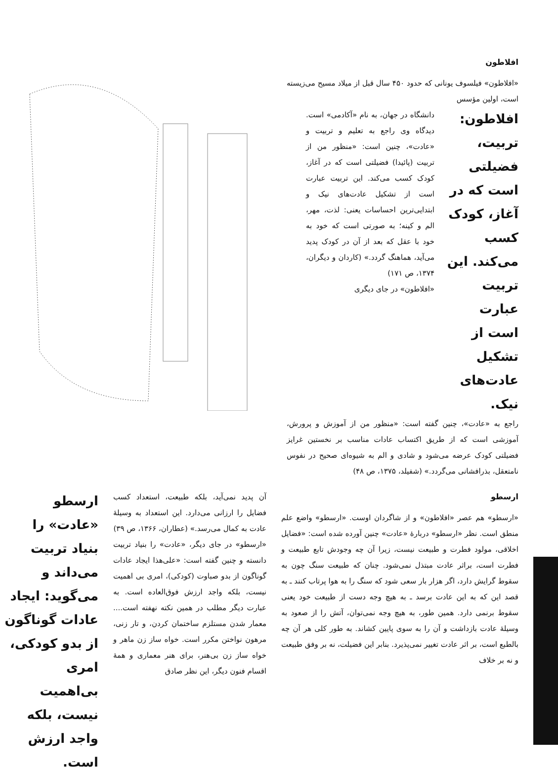افلاطون
«افلاطون» فیلسوف یونانی که حدود ۴۵۰ سال قبل از میلاد مسیح می‌زیسته است، اولین مؤسس
افلاطون: تربیت، فضیلتی است که در آغاز، کودک کسب می‌کند. این تربیت عبارت است از تشکیل عادت‌های نیک.
دانشگاه در جهان، به نام «آکادمی» است. دیدگاه وی راجع به تعلیم و تربیت و «عادت»، چنین است: «منظور من از تربیت (پائیدا) فضیلتی است که در آغاز، کودک کسب می‌کند. این تربیت عبارت است از تشکیل عادت‌های نیک و ابتدایی‌ترین احساسات یعنی: لذت، مهر، الم و کینه؛ به صورتی است که خود به خود با عقل که بعد از آن در کودک پدید می‌آید، هماهنگ گردد.» (کاردان و دیگران، ۱۳۷۴، ص ۱۷۱)
«افلاطون» در جای دیگری
راجع به «عادت»، چنین گفته است: «منظور من از آموزش و پرورش، آموزشی است که از طریق اکتساب عادات مناسب بر نخستین غرایز فضیلتی کودک عرضه می‌شود و شادی و الم به شیوه‌ای صحیح در نفوس نامتعقل، بذرافشانی می‌گردد.» (شفیلد، ۱۳۷۵، ص ۴۸)
ارسطو
«ارسطو» هم عصر «افلاطون» و از شاگردان اوست. «ارسطو» واضع علم منطق است. نظر «ارسطو» دربارهٔ «عادت» چنین آورده شده است: «فضایل اخلاقی، مولود فطرت و طبیعت نیست، زیرا آن چه وجودش تابع طبیعت و فطرت است، براثر عادت مبتذل نمی‌شود. چنان که طبیعت سنگ چون به سقوط گرایش دارد، اگر هزار بار سعی شود که سنگ را به هوا پرتاب کنند ـ به قصد این که به این عادت برسد ـ به هیچ وجه دست از طبیعت خود یعنی سقوط برنمی دارد. همین طور، به هیچ وجه نمی‌توان، آتش را از صعود به وسیلهٔ عادت بازداشت و آن را به سوی پایین کشاند. به طور کلی هر آن چه بالطبع است، بر اثر عادت تغییر نمی‌پذیرد. بنابر این فضیلت، نه بر وفق طبیعت و نه بر خلاف
آن پدید نمی‌آید، بلکه طبیعت، استعداد کسب فضایل را ارزانی می‌دارد. این استعداد به وسیلهٔ عادت به کمال می‌رسد.» (عطاران، ۱۳۶۶، ص ۳۹)
«ارسطو» در جای دیگر، «عادت» را بنیاد تربیت دانسته و چنین گفته است: «علی‌هذا ایجاد عادات گوناگون از بدو صباوت (کودکی)، امری بی اهمیت نیست، بلکه واجد ارزش فوق‌العاده است. به عبارت دیگر مطلب در همین نکته نهفته است.... معمار شدن مستلزم ساختمان کردن، و تار زنی، مرهون نواختن مکرر است. خواه ساز زن ماهر و خواه ساز زن بی‌هنر، برای هنر معماری و همهٔ اقسام فنون دیگر، این نظر صادق
ارسطو «عادت» را بنیاد تربیت می‌داند و می‌گوید: ایجاد عادات گوناگون از بدو کودکی، امری بی‌اهمیت نیست، بلکه واجد ارزش است.